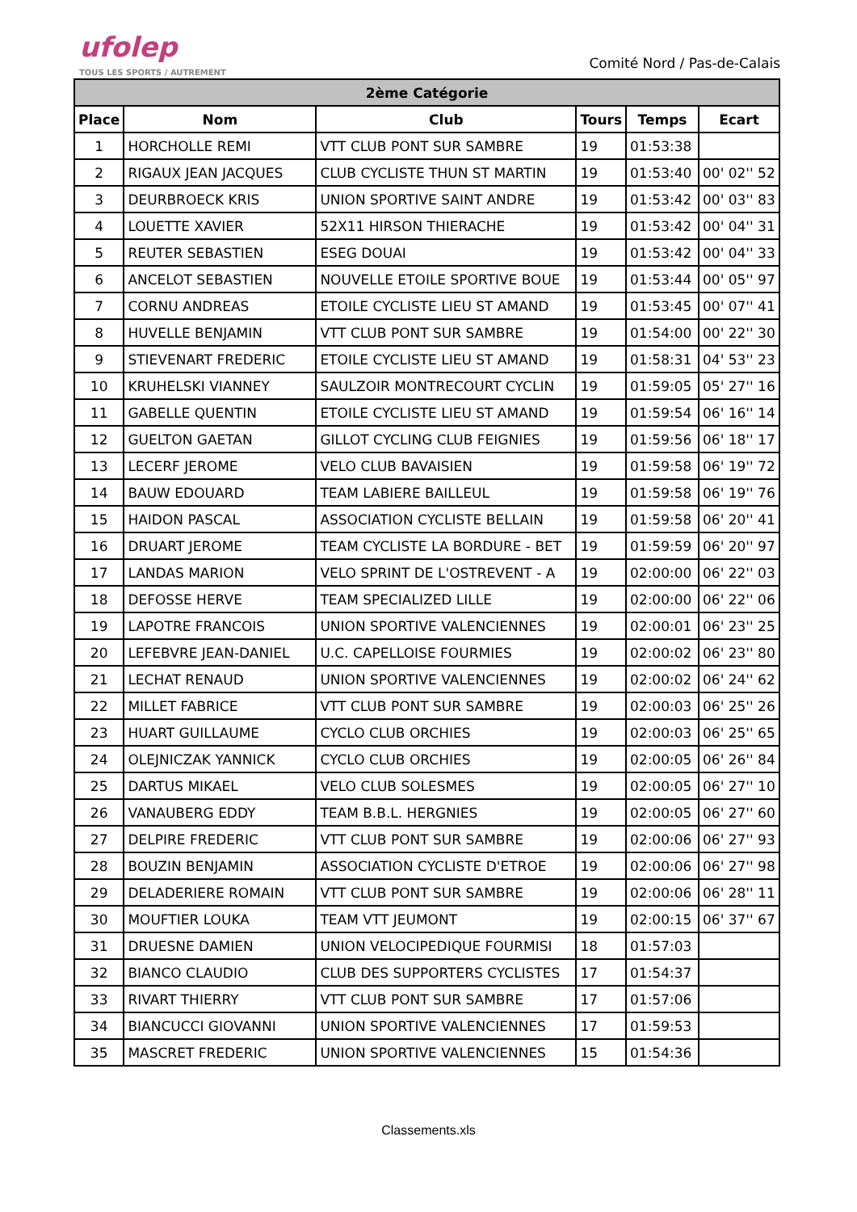ufolep
TOUS LES SPORTS / AUTREMENT
Comité Nord / Pas-de-Calais
| 2ème Catégorie | | | | | |
| --- | --- | --- | --- | --- | --- |
| Place | Nom | Club | Tours | Temps | Ecart |
| 1 | HORCHOLLE REMI | VTT CLUB PONT SUR SAMBRE | 19 | 01:53:38 | |
| 2 | RIGAUX JEAN JACQUES | CLUB CYCLISTE THUN ST MARTIN | 19 | 01:53:40 | 00' 02'' 52 |
| 3 | DEURBROECK KRIS | UNION SPORTIVE SAINT ANDRE | 19 | 01:53:42 | 00' 03'' 83 |
| 4 | LOUETTE XAVIER | 52X11 HIRSON THIERACHE | 19 | 01:53:42 | 00' 04'' 31 |
| 5 | REUTER SEBASTIEN | ESEG DOUAI | 19 | 01:53:42 | 00' 04'' 33 |
| 6 | ANCELOT SEBASTIEN | NOUVELLE ETOILE SPORTIVE BOUE | 19 | 01:53:44 | 00' 05'' 97 |
| 7 | CORNU ANDREAS | ETOILE CYCLISTE LIEU ST AMAND | 19 | 01:53:45 | 00' 07'' 41 |
| 8 | HUVELLE BENJAMIN | VTT CLUB PONT SUR SAMBRE | 19 | 01:54:00 | 00' 22'' 30 |
| 9 | STIEVENART FREDERIC | ETOILE CYCLISTE LIEU ST AMAND | 19 | 01:58:31 | 04' 53'' 23 |
| 10 | KRUHELSKI VIANNEY | SAULZOIR MONTRECOURT CYCLIN | 19 | 01:59:05 | 05' 27'' 16 |
| 11 | GABELLE QUENTIN | ETOILE CYCLISTE LIEU ST AMAND | 19 | 01:59:54 | 06' 16'' 14 |
| 12 | GUELTON GAETAN | GILLOT CYCLING CLUB FEIGNIES | 19 | 01:59:56 | 06' 18'' 17 |
| 13 | LECERF JEROME | VELO CLUB BAVAISIEN | 19 | 01:59:58 | 06' 19'' 72 |
| 14 | BAUW EDOUARD | TEAM LABIERE BAILLEUL | 19 | 01:59:58 | 06' 19'' 76 |
| 15 | HAIDON PASCAL | ASSOCIATION CYCLISTE BELLAIN | 19 | 01:59:58 | 06' 20'' 41 |
| 16 | DRUART JEROME | TEAM CYCLISTE LA BORDURE - BET | 19 | 01:59:59 | 06' 20'' 97 |
| 17 | LANDAS MARION | VELO SPRINT DE L'OSTREVENT - A | 19 | 02:00:00 | 06' 22'' 03 |
| 18 | DEFOSSE HERVE | TEAM SPECIALIZED LILLE | 19 | 02:00:00 | 06' 22'' 06 |
| 19 | LAPOTRE FRANCOIS | UNION SPORTIVE VALENCIENNES | 19 | 02:00:01 | 06' 23'' 25 |
| 20 | LEFEBVRE JEAN-DANIEL | U.C. CAPELLOISE FOURMIES | 19 | 02:00:02 | 06' 23'' 80 |
| 21 | LECHAT RENAUD | UNION SPORTIVE VALENCIENNES | 19 | 02:00:02 | 06' 24'' 62 |
| 22 | MILLET FABRICE | VTT CLUB PONT SUR SAMBRE | 19 | 02:00:03 | 06' 25'' 26 |
| 23 | HUART GUILLAUME | CYCLO CLUB ORCHIES | 19 | 02:00:03 | 06' 25'' 65 |
| 24 | OLEJNICZAK YANNICK | CYCLO CLUB ORCHIES | 19 | 02:00:05 | 06' 26'' 84 |
| 25 | DARTUS MIKAEL | VELO CLUB SOLESMES | 19 | 02:00:05 | 06' 27'' 10 |
| 26 | VANAUBERG EDDY | TEAM B.B.L. HERGNIES | 19 | 02:00:05 | 06' 27'' 60 |
| 27 | DELPIRE FREDERIC | VTT CLUB PONT SUR SAMBRE | 19 | 02:00:06 | 06' 27'' 93 |
| 28 | BOUZIN BENJAMIN | ASSOCIATION CYCLISTE D'ETROE | 19 | 02:00:06 | 06' 27'' 98 |
| 29 | DELADERIERE ROMAIN | VTT CLUB PONT SUR SAMBRE | 19 | 02:00:06 | 06' 28'' 11 |
| 30 | MOUFTIER LOUKA | TEAM VTT JEUMONT | 19 | 02:00:15 | 06' 37'' 67 |
| 31 | DRUESNE DAMIEN | UNION VELOCIPEDIQUE FOURMISI | 18 | 01:57:03 | |
| 32 | BIANCO CLAUDIO | CLUB DES SUPPORTERS CYCLISTES | 17 | 01:54:37 | |
| 33 | RIVART THIERRY | VTT CLUB PONT SUR SAMBRE | 17 | 01:57:06 | |
| 34 | BIANCUCCI GIOVANNI | UNION SPORTIVE VALENCIENNES | 17 | 01:59:53 | |
| 35 | MASCRET FREDERIC | UNION SPORTIVE VALENCIENNES | 15 | 01:54:36 | |
Classements.xls